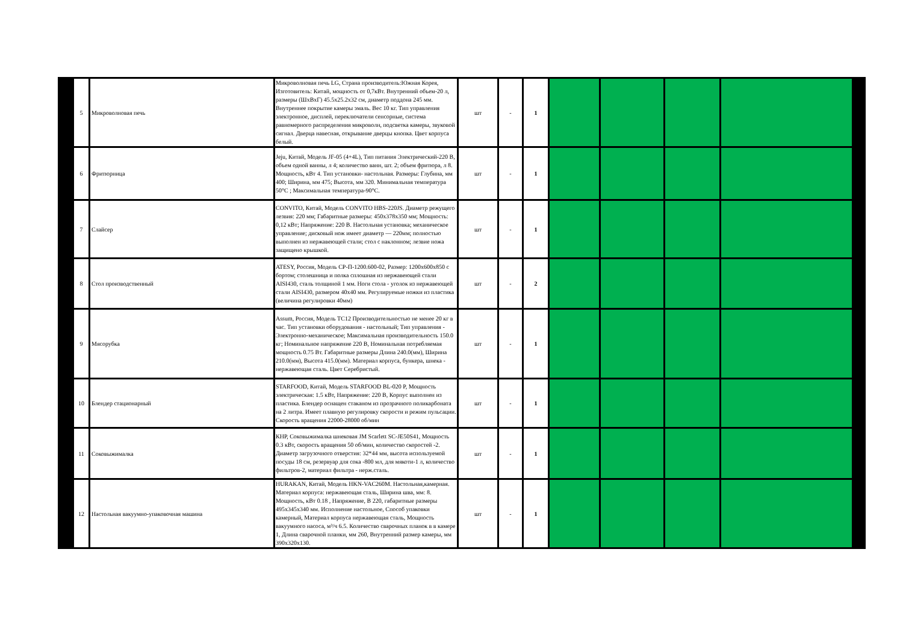| 5 | Микроволновая печь | Микроволновая печь LG, Страна производитель:Южная Корея, Изготовитель: Китай, мощность от 0,7кВт. Внутренний объем-20 л, размеры (ШхВхГ) 45.5х25.2х32 см, диаметр поддона 245 мм. Внутреннее покрытие камеры эмаль. Вес 10 кг. Тип управления электронное, дисплей, переключатели сенсорные, система равномерного распределения микроволн, подсветка камеры, звуковой сигнал. Дверца навесная, открывание дверцы кнопка. Цвет корпуса белый. | шт | - | 1 | | | | |
| 6 | Фритюрница | Jeju, Китай, Модель JF-05 (4+4L), Тип питания Электрический-220 В, объем одной ванны, л 4; количество ванн, шт. 2; объем фритюра, л 8. Мощность, кВт 4. Тип установки- настольная. Размеры: Глубина, мм 400; Ширина, мм 475; Высота, мм 320. Минимальная температура 50°C ; Максимальная температура-90°C. | шт | - | 1 | | | | |
| 7 | Слайсер | CONVITO, Китай, Модель CONVITO HBS-220JS. Диаметр режущего лезвия: 220 мм; Габаритные размеры: 450x378x350 мм; Мощность: 0,12 кВт; Напряжение: 220 В. Настольная установка; механическое управление; дисковый нож имеет диаметр — 220мм; полностью выполнен из нержавеющей стали; стол с наклонном; лезвие ножа защищено крышкой. | шт | - | 1 | | | | |
| 8 | Стол производственный | ATESY, Россия, Модель СР-П-1200.600-02, Размер: 1200х600х850 с бортом; столешница и полка сплошная из нержавеющей стали AISI430, сталь толщиной 1 мм. Ноги стола - уголок из нержавеющей стали AISI430, размером 40х40 мм. Регулируемые ножки из пластика (величина регулировки 40мм) | шт | - | 2 | | | | |
| 9 | Мясорубка | Assum, Россия, Модель ТС12 Производительностью не менее 20 кг в час. Тип установки оборудования - настольный; Тип управления - Электронно-механическое; Максимальная производительность 150.0 кг; Номинальное напряжение 220 В, Номинальная потребляемая мощность 0.75 Вт. Габаритные размеры Длина 240.0(мм), Ширина 210.0(мм), Высота 415.0(мм). Материал корпуса, бункера, шнека - нержавеющая сталь. Цвет Серебристый. | шт | - | 1 | | | | |
| 10 | Блендер стационарный | STARFOOD, Китай, Модель STARFOOD BL-020 P, Мощность электрическая: 1.5 кВт, Напряжение: 220 В, Корпус выполнен из пластика. Блендер оснащен стаканом из прозрачного поликарбоната на 2 литра. Имеет плавную регулировку скорости и режим пульсации. Скорость вращения 22000-28000 об/мин | шт | - | 1 | | | | |
| 11 | Соковыжималка | КНР, Соковыжималка шнековая JM Scarlett SC-JE50S41, Мощность 0.3 кВт, скорость вращения 50 об/мин, количество скоростей -2. Диаметр загрузочного отверстия: 32*44 мм, высота используемой посуды 18 см, резервуар для сока -800 мл, для мякоти-1 л, количество фильтров-2, материал фильтра - нерж.сталь. | шт | - | 1 | | | | |
| 12 | Настольная вакуумно-упаковочная машина | HURAKAN, Китай, Модель HKN-VAC260M. Настольная,камерная. Материал корпуса: нержавеющая сталь, Ширина шва, мм: 8. Мощность, кВт 0.18 , Напряжение, В 220, габаритные размеры 495х345х340 мм. Исполнение настольное, Способ упаковки камерный, Материал корпуса нержавеющая сталь, Мощность вакуумного насоса, м³/ч 6.5. Количество сварочных планок в в камере 1, Длина сварочной планки, мм 260, Внутренний размер камеры, мм 390x320x130. | шт | - | 1 | | | | |